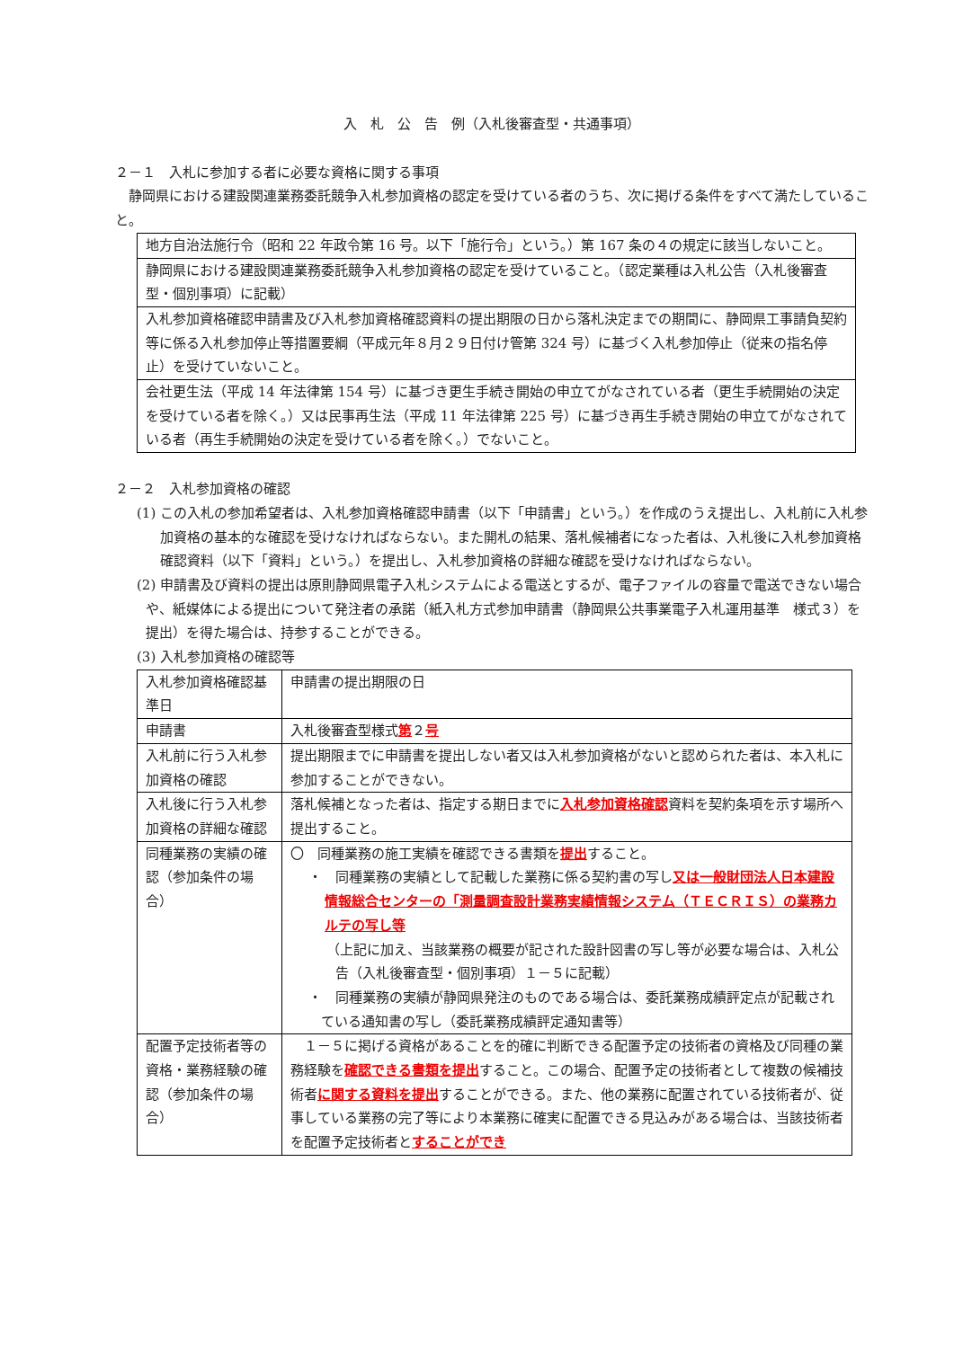入　札　公　告　例（入札後審査型・共通事項）
２－１　入札に参加する者に必要な資格に関する事項
　静岡県における建設関連業務委託競争入札参加資格の認定を受けている者のうち、次に掲げる条件をすべて満たしていること。
| 地方自治法施行令（昭和 22 年政令第 16 号。以下「施行令」という。）第 167 条の４の規定に該当しないこと。 |
| 静岡県における建設関連業務委託競争入札参加資格の認定を受けていること。（認定業種は入札公告（入札後審査型・個別事項）に記載） |
| 入札参加資格確認申請書及び入札参加資格確認資料の提出期限の日から落札決定までの期間に、静岡県工事請負契約等に係る入札参加停止等措置要綱（平成元年８月２９日付け管第 324 号）に基づく入札参加停止（従来の指名停止）を受けていないこと。 |
| 会社更生法（平成 14 年法律第 154 号）に基づき更生手続き開始の申立てがなされている者（更生手続開始の決定を受けている者を除く。）又は民事再生法（平成 11 年法律第 225 号）に基づき再生手続き開始の申立てがなされている者（再生手続開始の決定を受けている者を除く。）でないこと。 |
２－２　入札参加資格の確認
(1) この入札の参加希望者は、入札参加資格確認申請書（以下「申請書」という。）を作成のうえ提出し、入札前に入札参加資格の基本的な確認を受けなければならない。また開札の結果、落札候補者になった者は、入札後に入札参加資格確認資料（以下「資料」という。）を提出し、入札参加資格の詳細な確認を受けなければならない。
(2) 申請書及び資料の提出は原則静岡県電子入札システムによる電送とするが、電子ファイルの容量で電送できない場合や、紙媒体による提出について発注者の承諾（紙入札方式参加申請書（静岡県公共事業電子入札運用基準　様式３）を提出）を得た場合は、持参することができる。
(3) 入札参加資格の確認等
| 入札参加資格確認基準日 | 申請書の提出期限の日 |
| 申請書 | 入札後審査型様式 第 ２ 号 |
| 入札前に行う入札参加資格の確認 | 提出期限までに申請書を提出しない者又は入札参加資格がないと認められた者は、本入札に参加することができない。 |
| 入札後に行う入札参加資格の詳細な確認 | 落札候補となった者は、指定する期日までに 入札参加資格確認 資料を契約条項を示す場所へ提出すること。 |
| 同種業務の実績の確認（参加条件の場合） | 〇 同種業務の施工実績を確認できる書類を 提出 すること。 ・ 同種業務の実績として記載した業務に係る契約書の写し 又は一般財団法人日本建設情報総合センターの「測量調査設計業務実績情報システム（ＴＥＣＲＩＳ）の業務カルテの写し等 （上記に加え、当該業務の概要が記された設計図書の写し等が必要な場合は、入札公告（入札後審査型・個別事項）１－５に記載） ・ 同種業務の実績が静岡県発注のものである場合は、委託業務成績評定点が記載されている通知書の写し（委託業務成績評定通知書等） |
| 配置予定技術者等の資格・業務経験の確認（参加条件の場合） | １－５に掲げる資格があることを的確に判断できる配置予定の技術者の資格及び同種の業務経験を 確認できる書類を提出 すること。この場合、配置予定の技術者として複数の候補技術者 に関する資料を提出 することができる。また、他の業務に配置されている技術者が、従事している業務の完了等により本業務に確実に配置できる見込みがある場合は、当該技術者を配置予定技術者と することができ |